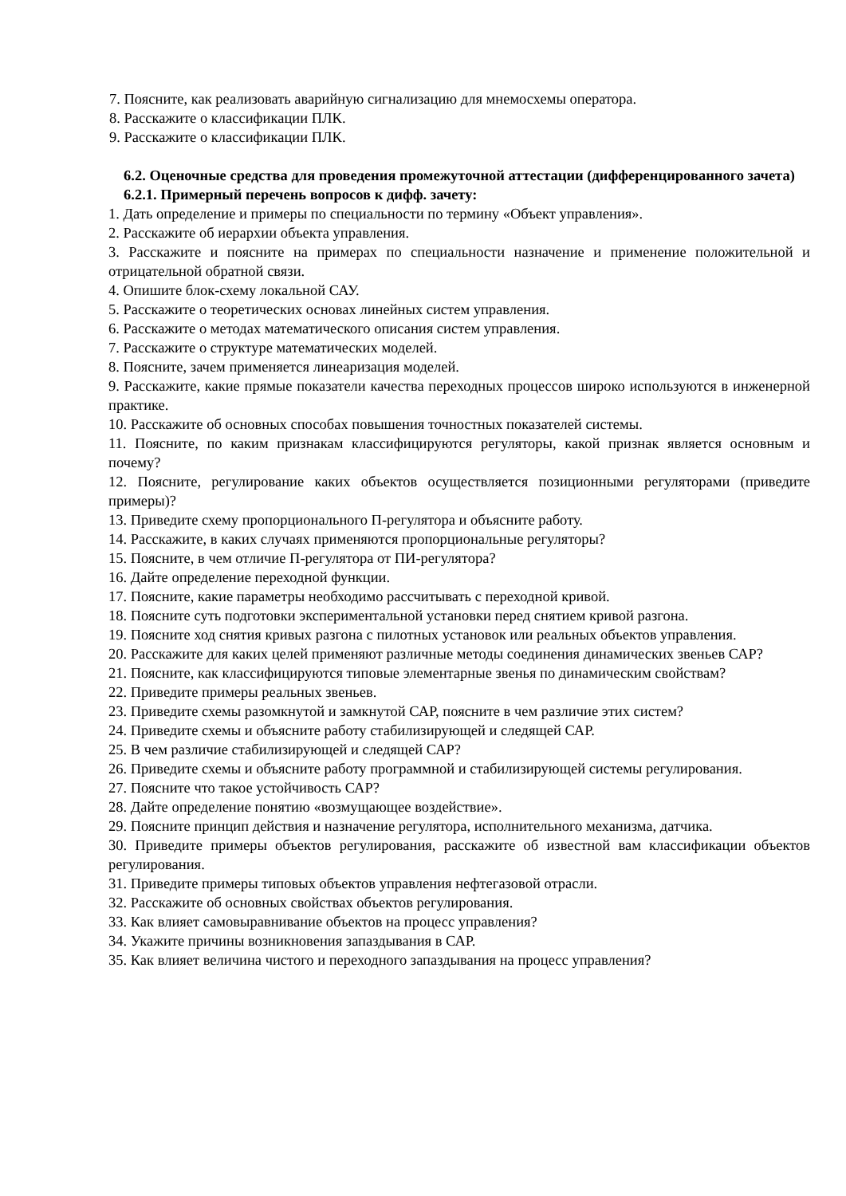7. Поясните, как реализовать аварийную сигнализацию для мнемосхемы оператора.
8. Расскажите о классификации ПЛК.
9. Расскажите о классификации ПЛК.
6.2. Оценочные средства для проведения промежуточной аттестации (дифференцированного зачета)
6.2.1. Примерный перечень вопросов к дифф. зачету:
1. Дать определение и примеры по специальности по термину «Объект управления».
2. Расскажите об иерархии объекта управления.
3. Расскажите и поясните на примерах по специальности назначение и применение положительной и отрицательной обратной связи.
4. Опишите блок-схему локальной САУ.
5. Расскажите о теоретических основах линейных систем управления.
6. Расскажите о методах математического описания систем управления.
7. Расскажите о структуре математических моделей.
8. Поясните, зачем применяется линеаризация моделей.
9. Расскажите, какие прямые показатели качества переходных процессов широко используются в инженерной практике.
10. Расскажите об основных способах повышения точностных показателей системы.
11. Поясните, по каким признакам классифицируются регуляторы, какой признак является основным и почему?
12. Поясните, регулирование каких объектов осуществляется позиционными регуляторами (приведите примеры)?
13. Приведите схему пропорционального П-регулятора и объясните работу.
14. Расскажите, в каких случаях применяются пропорциональные регуляторы?
15. Поясните, в чем отличие П-регулятора от ПИ-регулятора?
16. Дайте определение переходной функции.
17. Поясните, какие параметры необходимо рассчитывать с переходной кривой.
18. Поясните суть подготовки экспериментальной установки перед снятием кривой разгона.
19. Поясните ход снятия кривых разгона с пилотных установок или реальных объектов управления.
20. Расскажите для каких целей применяют различные методы соединения динамических звеньев САР?
21. Поясните, как классифицируются типовые элементарные звенья по динамическим свойствам?
22. Приведите примеры реальных звеньев.
23. Приведите схемы разомкнутой и замкнутой САР, поясните в чем различие этих систем?
24. Приведите схемы и объясните работу стабилизирующей и следящей САР.
25. В чем различие стабилизирующей и следящей САР?
26. Приведите схемы и объясните работу программной и стабилизирующей системы регулирования.
27. Поясните что такое устойчивость САР?
28. Дайте определение понятию «возмущающее воздействие».
29. Поясните принцип действия и назначение регулятора, исполнительного механизма, датчика.
30. Приведите примеры объектов регулирования, расскажите об известной вам классификации объектов регулирования.
31. Приведите примеры типовых объектов управления нефтегазовой отрасли.
32. Расскажите об основных свойствах объектов регулирования.
33. Как влияет самовыравнивание объектов на процесс управления?
34. Укажите причины возникновения запаздывания в САР.
35. Как влияет величина чистого и переходного запаздывания на процесс управления?